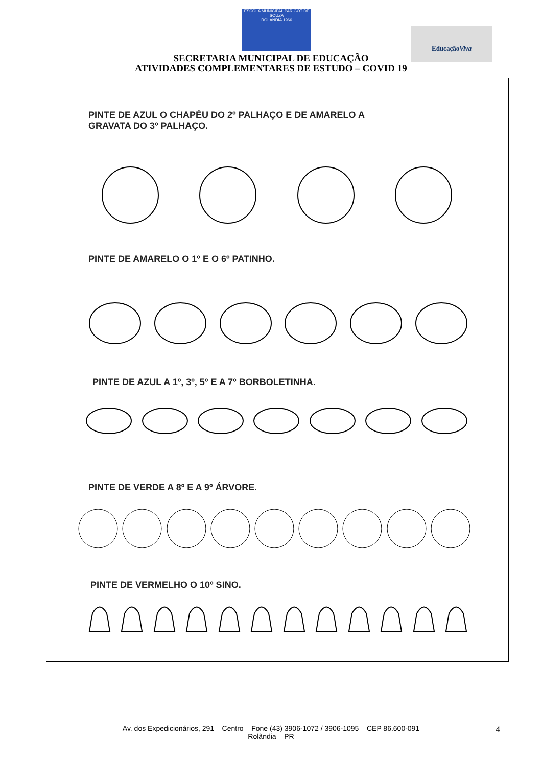ESCOLA MUNICIPAL PARIGOT DE SOUZA
ROLÂNDIA 1966
EducaçãoViva
SECRETARIA MUNICIPAL DE EDUCAÇÃO
ATIVIDADES COMPLEMENTARES DE ESTUDO – COVID 19
PINTE DE AZUL O CHAPÉU DO 2º PALHAÇO E DE AMARELO A
GRAVATA DO 3º PALHAÇO.
PINTE DE AMARELO O 1º E O 6º PATINHO.
PINTE DE AZUL A 1º, 3º, 5º E A 7º BORBOLETINHA.
PINTE DE VERDE A 8º E A 9º ÁRVORE.
PINTE DE VERMELHO O 10º SINO.
Av. dos Expedicionários, 291 – Centro – Fone (43) 3906-1072 / 3906-1095 – CEP 86.600-091
Rolândia – PR
4